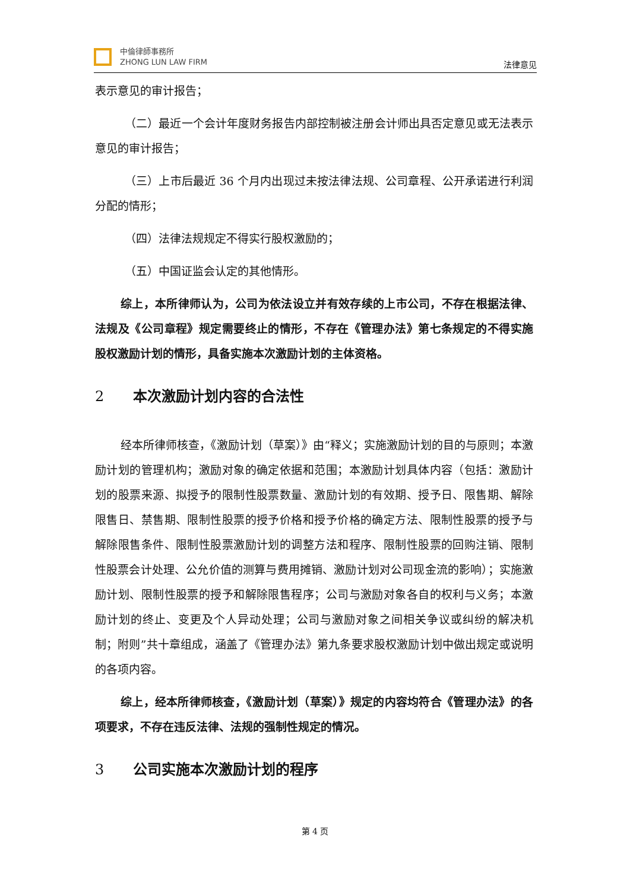中倫律師事務所
ZHONG LUN LAW FIRM
法律意见
表示意见的审计报告；
（二）最近一个会计年度财务报告内部控制被注册会计师出具否定意见或无法表示意见的审计报告；
（三）上市后最近 36 个月内出现过未按法律法规、公司章程、公开承诺进行利润分配的情形；
（四）法律法规规定不得实行股权激励的；
（五）中国证监会认定的其他情形。
综上，本所律师认为，公司为依法设立并有效存续的上市公司，不存在根据法律、法规及《公司章程》规定需要终止的情形，不存在《管理办法》第七条规定的不得实施股权激励计划的情形，具备实施本次激励计划的主体资格。
2 本次激励计划内容的合法性
经本所律师核查，《激励计划（草案）》由“释义；实施激励计划的目的与原则；本激励计划的管理机构；激励对象的确定依据和范围；本激励计划具体内容（包括：激励计划的股票来源、拟授予的限制性股票数量、激励计划的有效期、授予日、限售期、解除限售日、禁售期、限制性股票的授予价格和授予价格的确定方法、限制性股票的授予与解除限售条件、限制性股票激励计划的调整方法和程序、限制性股票的回购注销、限制性股票会计处理、公允价值的测算与费用摊销、激励计划对公司现金流的影响）；实施激励计划、限制性股票的授予和解除限售程序；公司与激励对象各自的权利与义务；本激励计划的终止、变更及个人异动处理；公司与激励对象之间相关争议或纠纷的解决机制；附则”共十章组成，涵盖了《管理办法》第九条要求股权激励计划中做出规定或说明的各项内容。
综上，经本所律师核查，《激励计划（草案）》规定的内容均符合《管理办法》的各项要求，不存在违反法律、法规的强制性规定的情况。
3 公司实施本次激励计划的程序
第 4 页